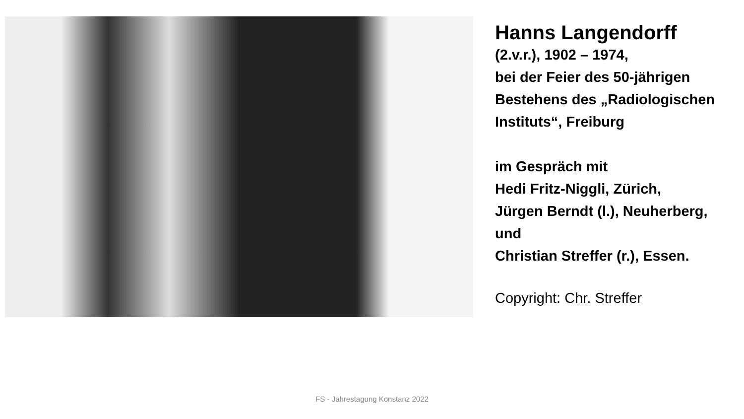Hanns Langendorff
(2.v.r.), 1902 – 1974,
bei der Feier des 50-jährigen
Bestehens des „Radiologischen
Instituts“, Freiburg
im Gespräch mit
Hedi Fritz-Niggli, Zürich,
Jürgen Berndt (l.), Neuherberg,
und
Christian Streffer (r.), Essen.
Copyright: Chr. Streffer
FS - Jahrestagung Konstanz 2022